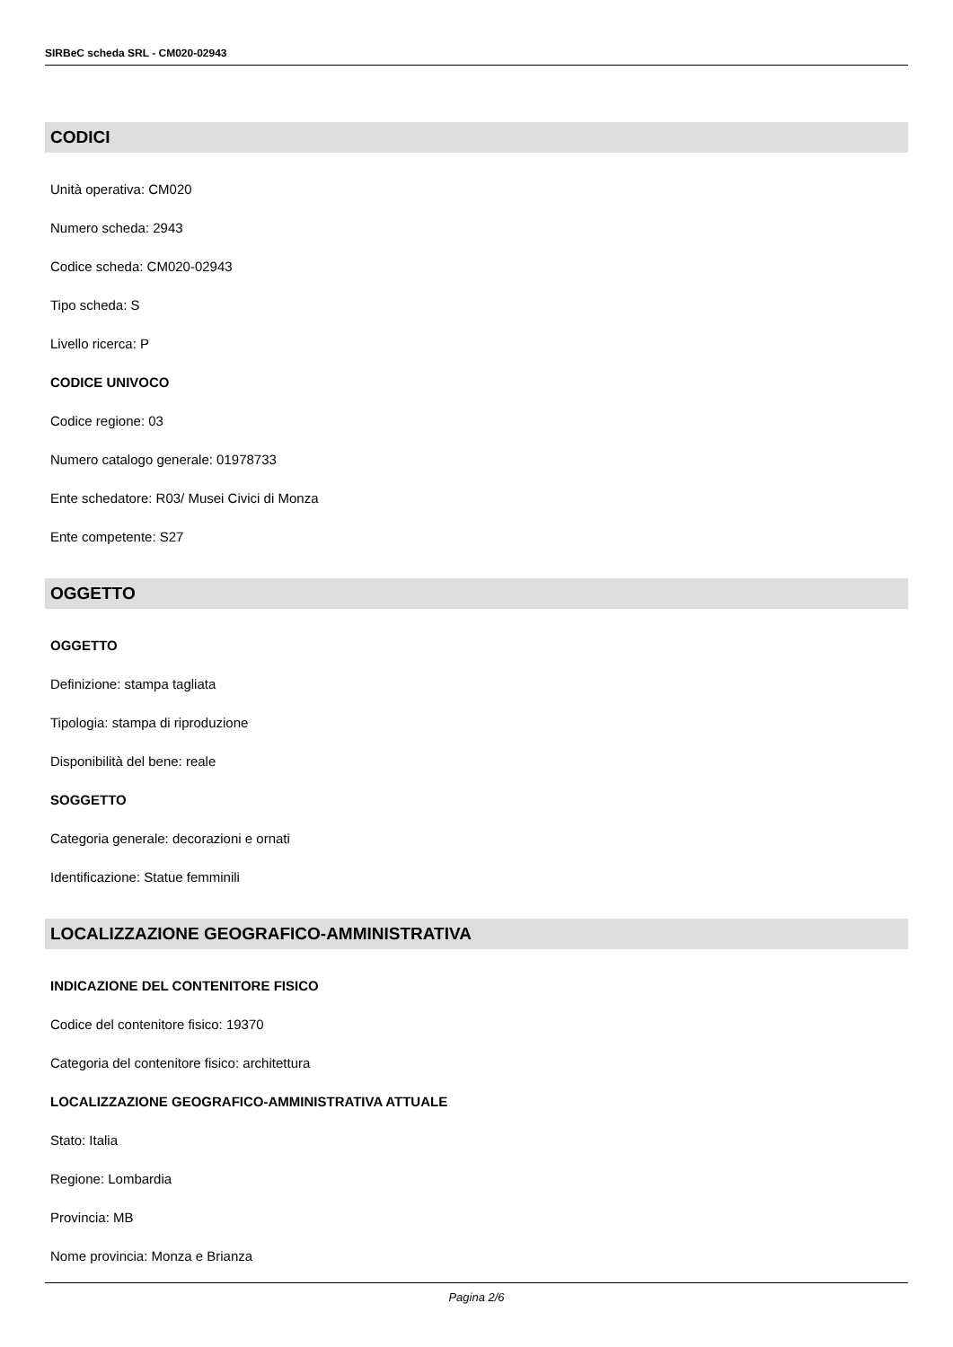SIRBeC scheda SRL - CM020-02943
CODICI
Unità operativa: CM020
Numero scheda: 2943
Codice scheda: CM020-02943
Tipo scheda: S
Livello ricerca: P
CODICE UNIVOCO
Codice regione: 03
Numero catalogo generale: 01978733
Ente schedatore: R03/ Musei Civici di Monza
Ente competente: S27
OGGETTO
OGGETTO
Definizione: stampa tagliata
Tipologia: stampa di riproduzione
Disponibilità del bene: reale
SOGGETTO
Categoria generale: decorazioni e ornati
Identificazione: Statue femminili
LOCALIZZAZIONE GEOGRAFICO-AMMINISTRATIVA
INDICAZIONE DEL CONTENITORE FISICO
Codice del contenitore fisico: 19370
Categoria del contenitore fisico: architettura
LOCALIZZAZIONE GEOGRAFICO-AMMINISTRATIVA ATTUALE
Stato: Italia
Regione: Lombardia
Provincia: MB
Nome provincia: Monza e Brianza
Pagina 2/6